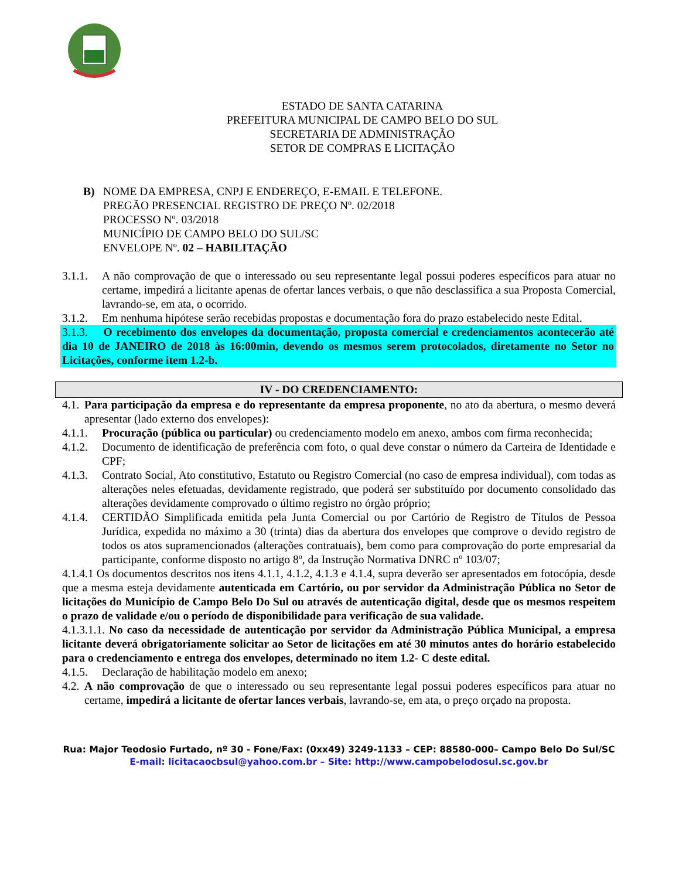ESTADO DE SANTA CATARINA
PREFEITURA MUNICIPAL DE CAMPO BELO DO SUL
SECRETARIA DE ADMINISTRAÇÃO
SETOR DE COMPRAS E LICITAÇÃO
B) NOME DA EMPRESA, CNPJ E ENDEREÇO, E-EMAIL E TELEFONE.
PREGÃO PRESENCIAL REGISTRO DE PREÇO Nº. 02/2018
PROCESSO Nº. 03/2018
MUNICÍPIO DE CAMPO BELO DO SUL/SC
ENVELOPE Nº. 02 – HABILITAÇÃO
3.1.1.
A não comprovação de que o interessado ou seu representante legal possui poderes específicos para atuar no certame, impedirá a licitante apenas de ofertar lances verbais, o que não desclassifica a sua Proposta Comercial, lavrando-se, em ata, o ocorrido.
3.1.2.
Em nenhuma hipótese serão recebidas propostas e documentação fora do prazo estabelecido neste Edital.
3.1.3. O recebimento dos envelopes da documentação, proposta comercial e credenciamentos acontecerão até dia 10 de JANEIRO de 2018 às 16:00min, devendo os mesmos serem protocolados, diretamente no Setor no Licitações, conforme item 1.2-b.
IV - DO CREDENCIAMENTO:
4.1.
Para participação da empresa e do representante da empresa proponente, no ato da abertura, o mesmo deverá apresentar (lado externo dos envelopes):
4.1.1.
Procuração (pública ou particular) ou credenciamento modelo em anexo, ambos com firma reconhecida;
4.1.2.
Documento de identificação de preferência com foto, o qual deve constar o número da Carteira de Identidade e CPF;
4.1.3.
Contrato Social, Ato constitutivo, Estatuto ou Registro Comercial (no caso de empresa individual), com todas as alterações neles efetuadas, devidamente registrado, que poderá ser substituído por documento consolidado das alterações devidamente comprovado o último registro no órgão próprio;
4.1.4.
CERTIDÃO Simplificada emitida pela Junta Comercial ou por Cartório de Registro de Títulos de Pessoa Jurídica, expedida no máximo a 30 (trinta) dias da abertura dos envelopes que comprove o devido registro de todos os atos supramencionados (alterações contratuais), bem como para comprovação do porte empresarial da participante, conforme disposto no artigo 8º, da Instrução Normativa DNRC nº 103/07;
4.1.4.1 Os documentos descritos nos itens 4.1.1, 4.1.2, 4.1.3 e 4.1.4, supra deverão ser apresentados em fotocópia, desde que a mesma esteja devidamente autenticada em Cartório, ou por servidor da Administração Pública no Setor de licitações do Município de Campo Belo Do Sul ou através de autenticação digital, desde que os mesmos respeitem o prazo de validade e/ou o período de disponibilidade para verificação de sua validade.
4.1.3.1.1. No caso da necessidade de autenticação por servidor da Administração Pública Municipal, a empresa licitante deverá obrigatoriamente solicitar ao Setor de licitações em até 30 minutos antes do horário estabelecido para o credenciamento e entrega dos envelopes, determinado no item 1.2- C deste edital.
4.1.5.
Declaração de habilitação modelo em anexo;
4.2.
A não comprovação de que o interessado ou seu representante legal possui poderes específicos para atuar no certame, impedirá a licitante de ofertar lances verbais, lavrando-se, em ata, o preço orçado na proposta.
Rua: Major Teodosio Furtado, nº 30 - Fone/Fax: (0xx49) 3249-1133 – CEP: 88580-000– Campo Belo Do Sul/SC
E-mail: licitacaocbsul@yahoo.com.br – Site: http://www.campobelodosul.sc.gov.br